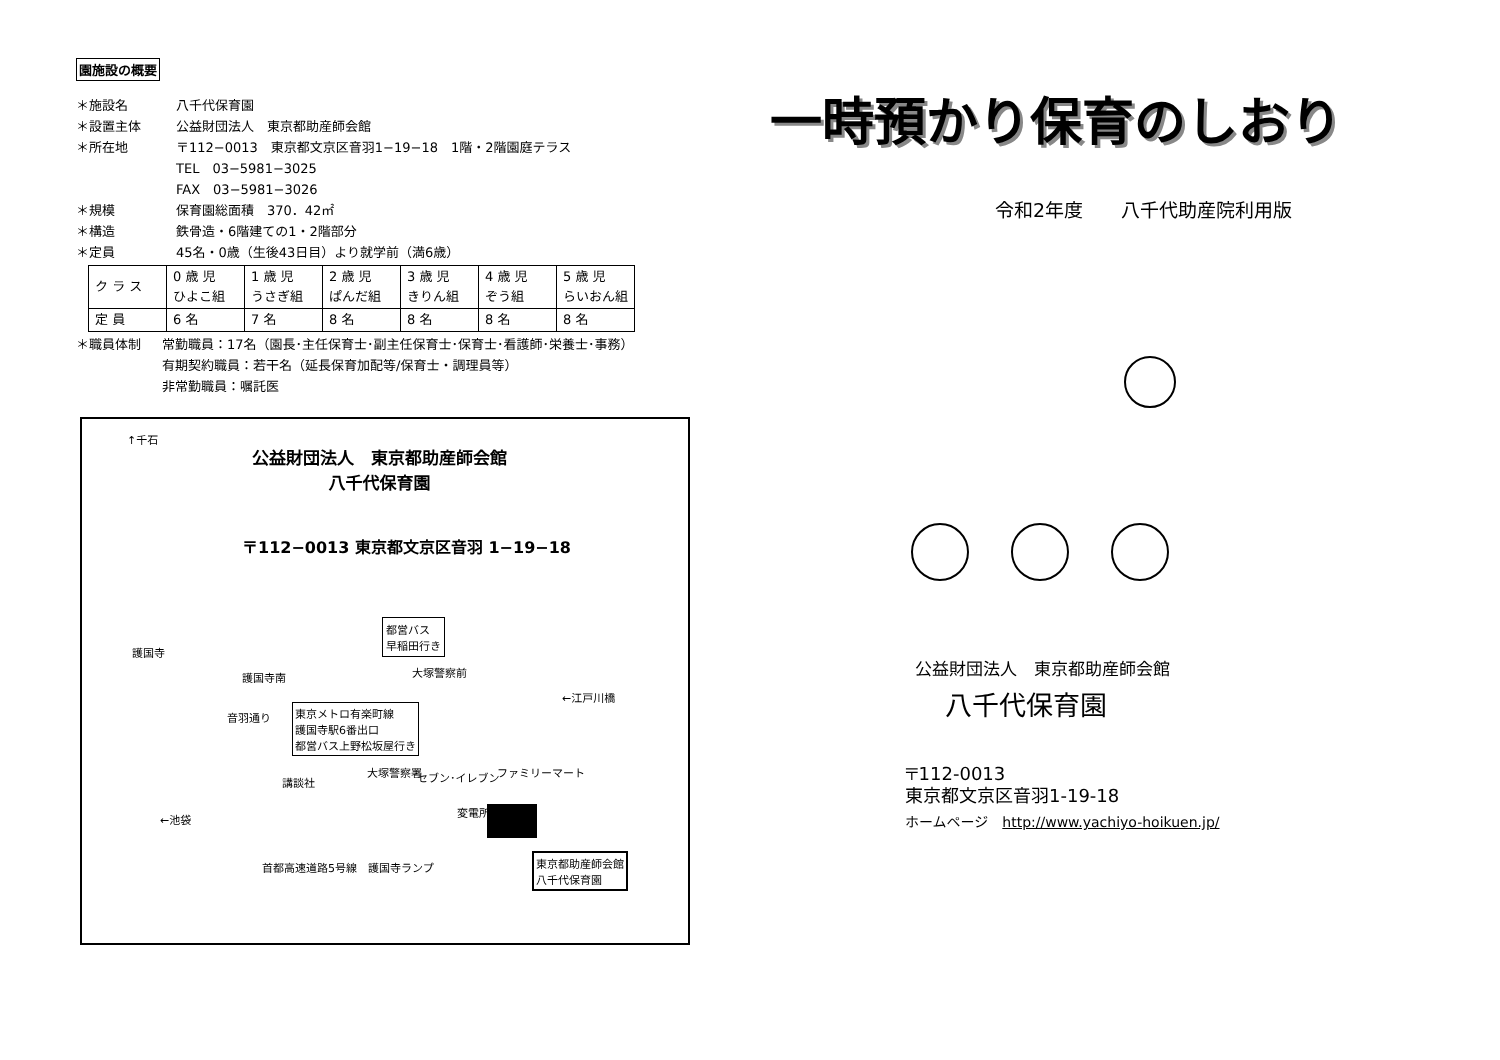園施設の概要
＊施設名 八千代保育園
＊設置主体 公益財団法人　東京都助産師会館
＊所在地 〒112−0013　東京都文京区音羽1−19−18　1階・2階園庭テラス
TEL　03−5981−3025
FAX　03−5981−3026
＊規模 保育園総面積　370．42㎡
＊構造 鉄骨造・6階建ての1・2階部分
＊定員 45名・0歳（生後43日目）より就学前（満6歳）
| ク ラ ス | 0 歳 児 ひよこ組 | 1 歳 児 うさぎ組 | 2 歳 児 ぱんだ組 | 3 歳 児 きりん組 | 4 歳 児 ぞう組 | 5 歳 児 らいおん組 |
| 定 員 | 6 名 | 7 名 | 8 名 | 8 名 | 8 名 | 8 名 |
＊職員体制 常勤職員：17名（園長･主任保育士･副主任保育士･保育士･看護師･栄養士･事務）
有期契約職員：若干名（延長保育加配等/保育士・調理員等）
非常勤職員：嘱託医
公益財団法人　東京都助産師会館
八千代保育園
〒112−0013 東京都文京区音羽 1−19−18
↑千石
都営バス
早稲田行き
護国寺
護国寺南 大塚警察前
←江戸川橋
音羽通り
東京メトロ有楽町線
護国寺駅6番出口
都営バス上野松坂屋行き
講談社
大塚警察署 セブン･イレブン ファミリーマート
変電所
←池袋
首都高速道路5号線　護国寺ランプ
東京都助産師会館
八千代保育園
一時預かり保育のしおり
令和2年度　　八千代助産院利用版
公益財団法人　東京都助産師会館
八千代保育園
〒112-0013
東京都文京区音羽1-19-18
ホームページ　http://www.yachiyo-hoikuen.jp/